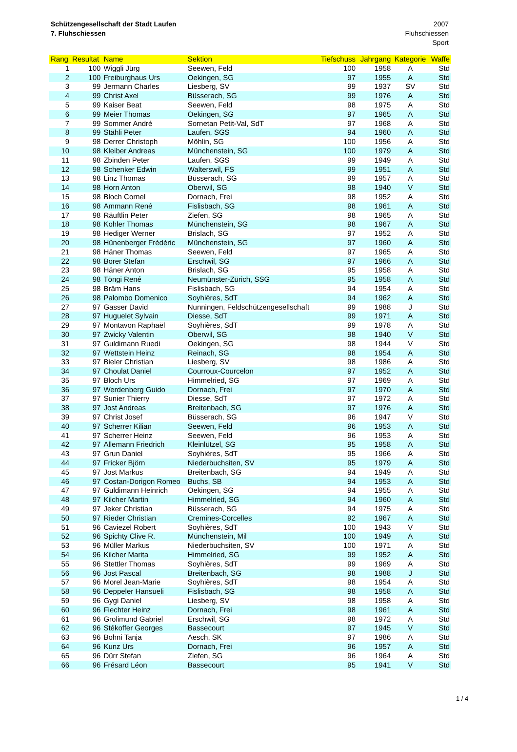Schützengesellschaft der Stadt Laufen
7. Fluhschiessen
2007
Fluhschiessen
Sport
| Rang | Resultat | Name | Sektion | Tiefschuss | Jahrgang | Kategorie | Waffe |
| --- | --- | --- | --- | --- | --- | --- | --- |
| 1 | 100 | Wiggli Jürg | Seewen, Feld | 100 | 1958 | A | Std |
| 2 | 100 | Freiburghaus Urs | Oekingen, SG | 97 | 1955 | A | Std |
| 3 | 99 | Jermann Charles | Liesberg, SV | 99 | 1937 | SV | Std |
| 4 | 99 | Christ Axel | Büsserach, SG | 99 | 1976 | A | Std |
| 5 | 99 | Kaiser Beat | Seewen, Feld | 98 | 1975 | A | Std |
| 6 | 99 | Meier Thomas | Oekingen, SG | 97 | 1965 | A | Std |
| 7 | 99 | Sommer André | Sornetan Petit-Val, SdT | 97 | 1968 | A | Std |
| 8 | 99 | Stähli Peter | Laufen, SGS | 94 | 1960 | A | Std |
| 9 | 98 | Derrer Christoph | Möhlin, SG | 100 | 1956 | A | Std |
| 10 | 98 | Kleiber Andreas | Münchenstein, SG | 100 | 1979 | A | Std |
| 11 | 98 | Zbinden Peter | Laufen, SGS | 99 | 1949 | A | Std |
| 12 | 98 | Schenker Edwin | Walterswil, FS | 99 | 1951 | A | Std |
| 13 | 98 | Linz Thomas | Büsserach, SG | 99 | 1957 | A | Std |
| 14 | 98 | Horn Anton | Oberwil, SG | 98 | 1940 | V | Std |
| 15 | 98 | Bloch Cornel | Dornach, Frei | 98 | 1952 | A | Std |
| 16 | 98 | Ammann René | Fislisbach, SG | 98 | 1961 | A | Std |
| 17 | 98 | Räuftlin Peter | Ziefen, SG | 98 | 1965 | A | Std |
| 18 | 98 | Kohler Thomas | Münchenstein, SG | 98 | 1967 | A | Std |
| 19 | 98 | Hediger Werner | Brislach, SG | 97 | 1952 | A | Std |
| 20 | 98 | Hünenberger Frédéric | Münchenstein, SG | 97 | 1960 | A | Std |
| 21 | 98 | Häner Thomas | Seewen, Feld | 97 | 1965 | A | Std |
| 22 | 98 | Borer Stefan | Erschwil, SG | 97 | 1966 | A | Std |
| 23 | 98 | Häner Anton | Brislach, SG | 95 | 1958 | A | Std |
| 24 | 98 | Töngi René | Neumünster-Zürich, SSG | 95 | 1958 | A | Std |
| 25 | 98 | Bräm Hans | Fislisbach, SG | 94 | 1954 | A | Std |
| 26 | 98 | Palombo Domenico | Soyhières, SdT | 94 | 1962 | A | Std |
| 27 | 97 | Gasser David | Nunningen, Feldschützengesellschaft | 99 | 1988 | J | Std |
| 28 | 97 | Huguelet Sylvain | Diesse, SdT | 99 | 1971 | A | Std |
| 29 | 97 | Montavon Raphaël | Soyhières, SdT | 99 | 1978 | A | Std |
| 30 | 97 | Zwicky Valentin | Oberwil, SG | 98 | 1940 | V | Std |
| 31 | 97 | Guldimann Ruedi | Oekingen, SG | 98 | 1944 | V | Std |
| 32 | 97 | Wettstein Heinz | Reinach, SG | 98 | 1954 | A | Std |
| 33 | 97 | Bieler Christian | Liesberg, SV | 98 | 1986 | A | Std |
| 34 | 97 | Choulat Daniel | Courroux-Courcelon | 97 | 1952 | A | Std |
| 35 | 97 | Bloch Urs | Himmelried, SG | 97 | 1969 | A | Std |
| 36 | 97 | Werdenberg Guido | Dornach, Frei | 97 | 1970 | A | Std |
| 37 | 97 | Sunier Thierry | Diesse, SdT | 97 | 1972 | A | Std |
| 38 | 97 | Jost Andreas | Breitenbach, SG | 97 | 1976 | A | Std |
| 39 | 97 | Christ Josef | Büsserach, SG | 96 | 1947 | V | Std |
| 40 | 97 | Scherrer Kilian | Seewen, Feld | 96 | 1953 | A | Std |
| 41 | 97 | Scherrer Heinz | Seewen, Feld | 96 | 1953 | A | Std |
| 42 | 97 | Allemann Friedrich | Kleinlützel, SG | 95 | 1958 | A | Std |
| 43 | 97 | Grun Daniel | Soyhières, SdT | 95 | 1966 | A | Std |
| 44 | 97 | Fricker Björn | Niederbuchsiten, SV | 95 | 1979 | A | Std |
| 45 | 97 | Jost Markus | Breitenbach, SG | 94 | 1949 | A | Std |
| 46 | 97 | Costan-Dorigon Romeo | Buchs, SB | 94 | 1953 | A | Std |
| 47 | 97 | Guldimann Heinrich | Oekingen, SG | 94 | 1955 | A | Std |
| 48 | 97 | Kilcher Martin | Himmelried, SG | 94 | 1960 | A | Std |
| 49 | 97 | Jeker Christian | Büsserach, SG | 94 | 1975 | A | Std |
| 50 | 97 | Rieder Christian | Cremines-Corcelles | 92 | 1967 | A | Std |
| 51 | 96 | Caviezel Robert | Soyhières, SdT | 100 | 1943 | V | Std |
| 52 | 96 | Spichty Clive R. | Münchenstein, Mil | 100 | 1949 | A | Std |
| 53 | 96 | Müller Markus | Niederbuchsiten, SV | 100 | 1971 | A | Std |
| 54 | 96 | Kilcher Marita | Himmelried, SG | 99 | 1952 | A | Std |
| 55 | 96 | Stettler Thomas | Soyhières, SdT | 99 | 1969 | A | Std |
| 56 | 96 | Jost Pascal | Breitenbach, SG | 98 | 1988 | J | Std |
| 57 | 96 | Morel Jean-Marie | Soyhières, SdT | 98 | 1954 | A | Std |
| 58 | 96 | Deppeler Hansueli | Fislisbach, SG | 98 | 1958 | A | Std |
| 59 | 96 | Gygi Daniel | Liesberg, SV | 98 | 1958 | A | Std |
| 60 | 96 | Fiechter Heinz | Dornach, Frei | 98 | 1961 | A | Std |
| 61 | 96 | Grolimund Gabriel | Erschwil, SG | 98 | 1972 | A | Std |
| 62 | 96 | Stékoffer Georges | Bassecourt | 97 | 1945 | V | Std |
| 63 | 96 | Bohni Tanja | Aesch, SK | 97 | 1986 | A | Std |
| 64 | 96 | Kunz Urs | Dornach, Frei | 96 | 1957 | A | Std |
| 65 | 96 | Dürr Stefan | Ziefen, SG | 96 | 1964 | A | Std |
| 66 | 96 | Frésard Léon | Bassecourt | 95 | 1941 | V | Std |
1 / 4